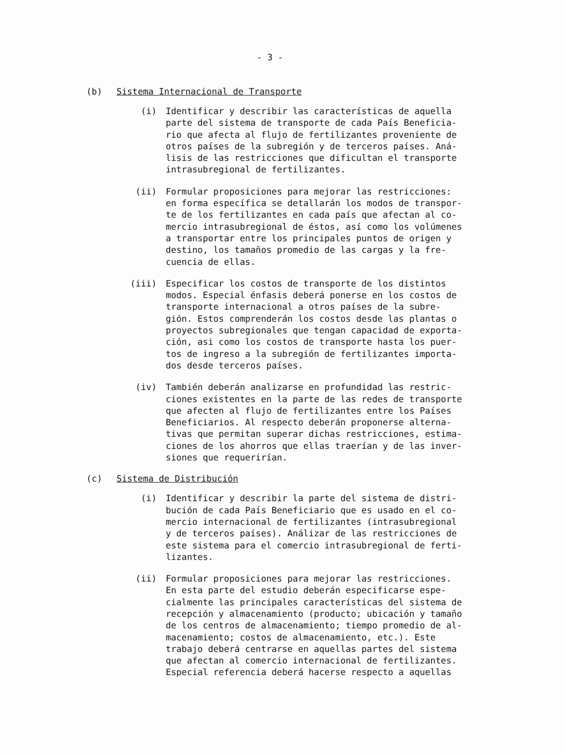- 3 -
(b) Sistema Internacional de Transporte
(i) Identificar y describir las características de aquella parte del sistema de transporte de cada País Beneficia- rio que afecta al flujo de fertilizantes proveniente de otros países de la subregión y de terceros países. Aná- lisis de las restricciones que dificultan el transporte intrasubregional de fertilizantes.
(ii) Formular proposiciones para mejorar las restricciones: en forma específica se detallarán los modos de transpor- te de los fertilizantes en cada país que afectan al co- mercio intrasubregional de éstos, así como los volúmenes a transportar entre los principales puntos de origen y destino, los tamaños promedio de las cargas y la fre- cuencia de ellas.
(iii) Especificar los costos de transporte de los distintos modos. Especial énfasis deberá ponerse en los costos de transporte internacional a otros países de la subre- gión. Estos comprenderán los costos desde las plantas o proyectos subregionales que tengan capacidad de exporta- ción, asi como los costos de transporte hasta los puer- tos de ingreso a la subregión de fertilizantes importa- dos desde terceros países.
(iv) También deberán analizarse en profundidad las restric- ciones existentes en la parte de las redes de transporte que afecten al flujo de fertilizantes entre los Países Beneficiarios. Al respecto deberán proponerse alterna- tivas que permitan superar dichas restricciones, estima- ciones de los ahorros que ellas traerían y de las inver- siones que requerirían.
(c) Sistema de Distribución
(i) Identificar y describir la parte del sistema de distri- bución de cada País Beneficiario que es usado en el co- mercio internacional de fertilizantes (intrasubregional y de terceros países). Análizar de las restricciones de este sistema para el comercio intrasubregional de ferti- lizantes.
(ii) Formular proposiciones para mejorar las restricciones. En esta parte del estudio deberán especificarse espe- cialmente las principales características del sistema de recepción y almacenamiento (producto; ubicación y tamaño de los centros de almacenamiento; tiempo promedio de al- macenamiento; costos de almacenamiento, etc.). Este trabajo deberá centrarse en aquellas partes del sistema que afectan al comercio internacional de fertilizantes. Especial referencia deberá hacerse respecto a aquellas